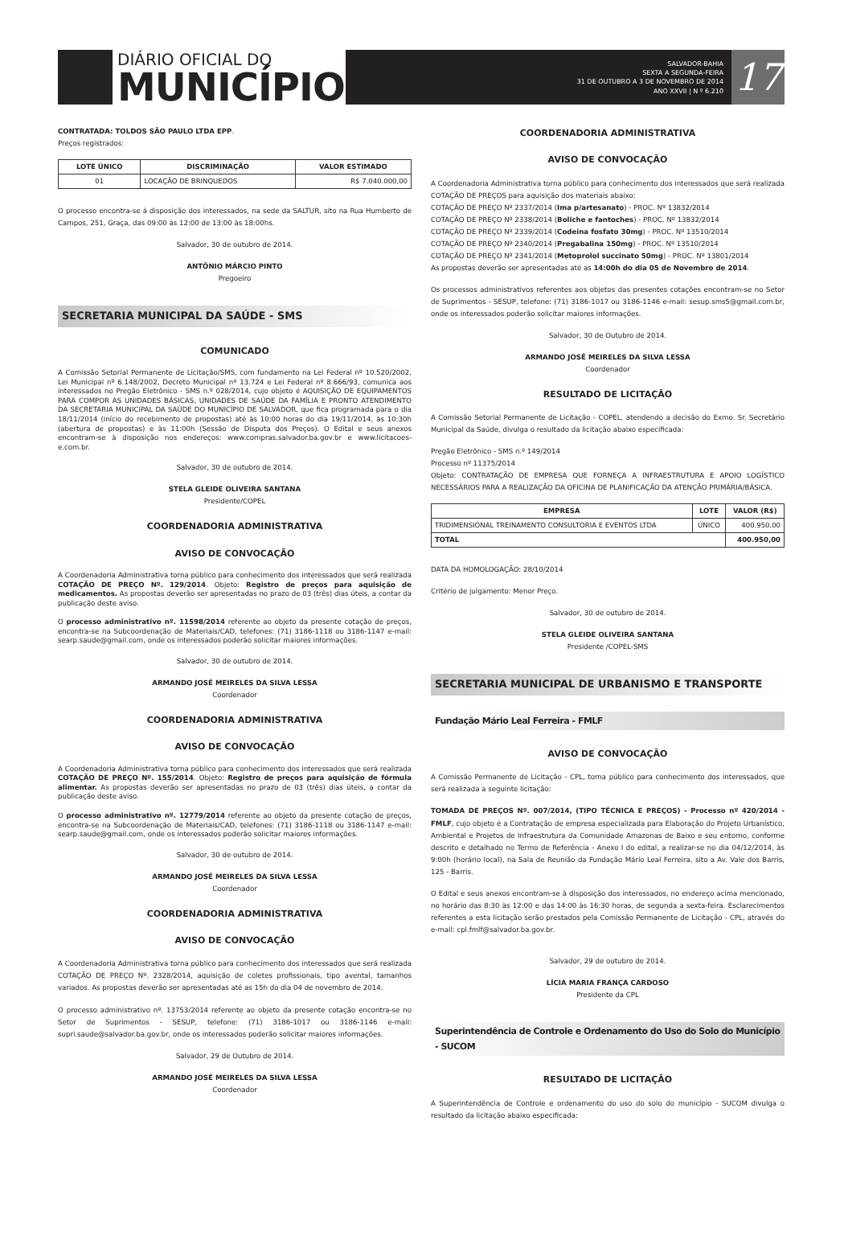DIÁRIO OFICIAL DO
MUNICÍPIO
SALVADOR-BAHIA
SEXTA A SEGUNDA-FEIRA
31 DE OUTUBRO A 3 DE NOVEMBRO DE 2014
ANO XXVII | N º 6.210
17
CONTRATADA: TOLDOS SÃO PAULO LTDA EPP.
Preços registrados:
| LOTE ÚNICO | DISCRIMINAÇÃO | VALOR ESTIMADO |
| --- | --- | --- |
| 01 | LOCAÇÃO DE BRINQUEDOS | R$ 7.040.000,00 |
O processo encontra-se à disposição dos interessados, na sede da SALTUR, sito na Rua Humberto de Campos, 251, Graça, das 09:00 às 12:00 de 13:00 às 18:00hs.
Salvador, 30 de outubro de 2014.
ANTÔNIO MÁRCIO PINTO
Pregoeiro
SECRETARIA MUNICIPAL DA SAÚDE - SMS
COMUNICADO
A Comissão Setorial Permanente de Licitação/SMS, com fundamento na Lei Federal nº 10.520/2002, Lei Municipal nº 6.148/2002, Decreto Municipal nº 13.724 e Lei Federal nº 8.666/93, comunica aos interessados no Pregão Eletrônico - SMS n.º 028/2014, cujo objeto é AQUISIÇÃO DE EQUIPAMENTOS PARA COMPOR AS UNIDADES BÁSICAS, UNIDADES DE SAÚDE DA FAMÍLIA E PRONTO ATENDIMENTO DA SECRETARIA MUNICIPAL DA SAÚDE DO MUNICÍPIO DE SALVADOR, que fica programada para o dia 18/11/2014 (início do recebimento de propostas) até às 10:00 horas do dia 19/11/2014, às 10:30h (abertura de propostas) e às 11:00h (Sessão de Disputa dos Preços). O Edital e seus anexos encontram-se à disposição nos endereços: www.compras.salvador.ba.gov.br e www.licitacoes-e.com.br.
Salvador, 30 de outubro de 2014.
STELA GLEIDE OLIVEIRA SANTANA
Presidente/COPEL
COORDENADORIA ADMINISTRATIVA
AVISO DE CONVOCAÇÃO
A Coordenadoria Administrativa torna público para conhecimento dos interessados que será realizada COTAÇÃO DE PREÇO Nº. 129/2014. Objeto: Registro de preços para aquisição de medicamentos. As propostas deverão ser apresentadas no prazo de 03 (três) dias úteis, a contar da publicação deste aviso.
O processo administrativo nº. 11598/2014 referente ao objeto da presente cotação de preços, encontra-se na Subcoordenação de Materiais/CAD, telefones: (71) 3186-1118 ou 3186-1147 e-mail: searp.saude@gmail.com, onde os interessados poderão solicitar maiores informações.
Salvador, 30 de outubro de 2014.
ARMANDO JOSÉ MEIRELES DA SILVA LESSA
Coordenador
COORDENADORIA ADMINISTRATIVA
AVISO DE CONVOCAÇÃO
A Coordenadoria Administrativa torna público para conhecimento dos interessados que será realizada COTAÇÃO DE PREÇO Nº. 155/2014. Objeto: Registro de preços para aquisição de fórmula alimentar. As propostas deverão ser apresentadas no prazo de 03 (três) dias úteis, a contar da publicação deste aviso.
O processo administrativo nº. 12779/2014 referente ao objeto da presente cotação de preços, encontra-se na Subcoordenação de Materiais/CAD, telefones: (71) 3186-1118 ou 3186-1147 e-mail: searp.saude@gmail.com, onde os interessados poderão solicitar maiores informações.
Salvador, 30 de outubro de 2014.
ARMANDO JOSÉ MEIRELES DA SILVA LESSA
Coordenador
COORDENADORIA ADMINISTRATIVA
AVISO DE CONVOCAÇÃO
A Coordenadoria Administrativa torna público para conhecimento dos interessados que será realizada COTAÇÃO DE PREÇO Nº. 2328/2014, aquisição de coletes profissionais, tipo avental, tamanhos variados. As propostas deverão ser apresentadas até as 15h do dia 04 de novembro de 2014.
O processo administrativo nº. 13753/2014 referente ao objeto da presente cotação encontra-se no Setor de Suprimentos - SESUP, telefone: (71) 3186-1017 ou 3186-1146 e-mail: supri.saude@salvador.ba.gov.br, onde os interessados poderão solicitar maiores informações.
Salvador, 29 de Outubro de 2014.
ARMANDO JOSÉ MEIRELES DA SILVA LESSA
Coordenador
COORDENADORIA ADMINISTRATIVA
AVISO DE CONVOCAÇÃO
A Coordenadoria Administrativa torna público para conhecimento dos interessados que será realizada COTAÇÃO DE PREÇOS para aquisição dos materiais abaixo:
COTAÇÃO DE PREÇO Nº 2337/2014 (Ima p/artesanato) - PROC. Nº 13832/2014
COTAÇÃO DE PREÇO Nº 2338/2014 (Boliche e fantoches) - PROC. Nº 13832/2014
COTAÇÃO DE PREÇO Nº 2339/2014 (Codeina fosfato 30mg) - PROC. Nº 13510/2014
COTAÇÃO DE PREÇO Nº 2340/2014 (Pregabalina 150mg) - PROC. Nº 13510/2014
COTAÇÃO DE PREÇO Nº 2341/2014 (Metoprolol succinato 50mg) - PROC. Nº 13801/2014
As propostas deverão ser apresentadas até as 14:00h do dia 05 de Novembro de 2014.
Os processos administrativos referentes aos objetos das presentes cotações encontram-se no Setor de Suprimentos - SESUP, telefone: (71) 3186-1017 ou 3186-1146 e-mail: sesup.sms5@gmail.com.br, onde os interessados poderão solicitar maiores informações.
Salvador, 30 de Outubro de 2014.
ARMANDO JOSÉ MEIRELES DA SILVA LESSA
Coordenador
RESULTADO DE LICITAÇÃO
A Comissão Setorial Permanente de Licitação - COPEL, atendendo a decisão do Exmo. Sr. Secretário Municipal da Saúde, divulga o resultado da licitação abaixo especificada:
Pregão Eletrônico - SMS n.º 149/2014
Processo nº 11375/2014
Objeto: CONTRATAÇÃO DE EMPRESA QUE FORNEÇA A INFRAESTRUTURA E APOIO LOGÍSTICO NECESSÁRIOS PARA A REALIZAÇÃO DA OFICINA DE PLANIFICAÇÃO DA ATENÇÃO PRIMÁRIA/BÁSICA.
| EMPRESA | LOTE | VALOR (R$) |
| --- | --- | --- |
| TRIDIMENSIONAL TREINAMENTO CONSULTORIA E EVENTOS LTDA | ÚNICO | 400.950,00 |
| TOTAL | | 400.950,00 |
DATA DA HOMOLOGAÇÃO: 28/10/2014
Critério de julgamento: Menor Preço.
Salvador, 30 de outubro de 2014.
STELA GLEIDE OLIVEIRA SANTANA
Presidente /COPEL-SMS
SECRETARIA MUNICIPAL DE URBANISMO E TRANSPORTE
Fundação Mário Leal Ferreira - FMLF
AVISO DE CONVOCAÇÃO
A Comissão Permanente de Licitação - CPL, torna público para conhecimento dos interessados, que será realizada a seguinte licitação:
TOMADA DE PREÇOS Nº. 007/2014, (TIPO TÉCNICA E PREÇOS) - Processo nº 420/2014 - FMLF, cujo objeto é a Contratação de empresa especializada para Elaboração do Projeto Urbanístico, Ambiental e Projetos de Infraestrutura da Comunidade Amazonas de Baixo e seu entorno, conforme descrito e detalhado no Termo de Referência - Anexo I do edital, a realizar-se no dia 04/12/2014, às 9:00h (horário local), na Sala de Reunião da Fundação Mário Leal Ferreira, sito a Av. Vale dos Barris, 125 - Barris.
O Edital e seus anexos encontram-se à disposição dos interessados, no endereço acima mencionado, no horário das 8:30 às 12:00 e das 14:00 às 16:30 horas, de segunda a sexta-feira. Esclarecimentos referentes a esta licitação serão prestados pela Comissão Permanente de Licitação - CPL, através do e-mail: cpl.fmlf@salvador.ba.gov.br.
Salvador, 29 de outubro de 2014.
LÍCIA MARIA FRANÇA CARDOSO
Presidente da CPL
Superintendência de Controle e Ordenamento do Uso do Solo do Município - SUCOM
RESULTADO DE LICITAÇÃO
A Superintendência de Controle e ordenamento do uso do solo do município - SUCOM divulga o resultado da licitação abaixo especificada: